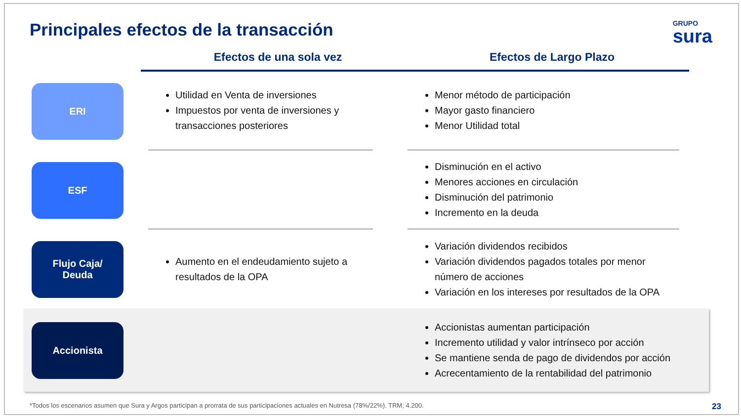Principales efectos de la transacción
GRUPO
sura
Efectos de una sola vez Efectos de Largo Plazo
ERI
Utilidad en Venta de inversiones
Impuestos por venta de inversiones y transacciones posteriores
Menor método de participación
Mayor gasto financiero
Menor Utilidad total
ESF
Disminución en el activo
Menores acciones en circulación
Disminución del patrimonio
Incremento en la deuda
Flujo Caja/
Deuda
Aumento en el endeudamiento sujeto a resultados de la OPA
Variación dividendos recibidos
Variación dividendos pagados totales por menor número de acciones
Variación en los intereses por resultados de la OPA
Accionista
Accionistas aumentan participación
Incremento utilidad y valor intrínseco por acción
Se mantiene senda de pago de dividendos por acción
Acrecentamiento de la rentabilidad del patrimonio
*Todos los escenarios asumen que Sura y Argos participan a prorrata de sus participaciones actuales en Nutresa (78%/22%). TRM; 4.200. 23